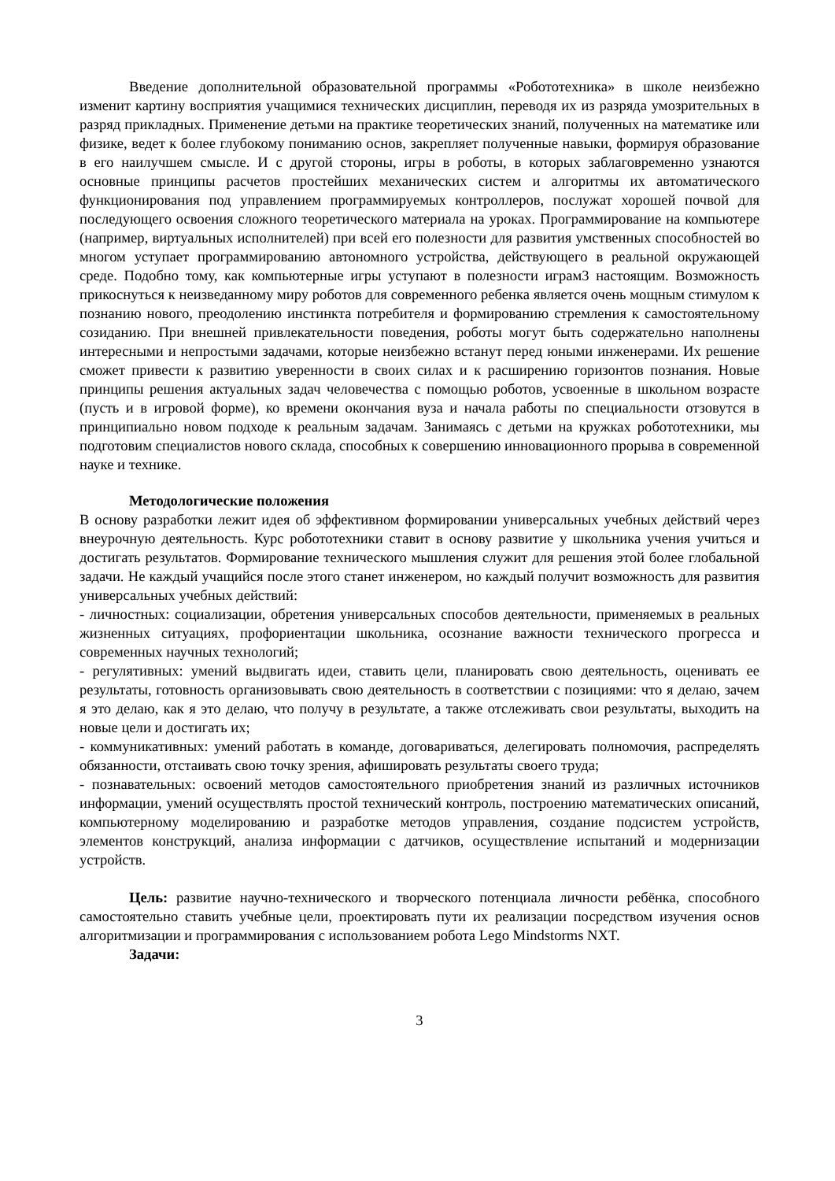Введение дополнительной образовательной программы «Робототехника» в школе неизбежно изменит картину восприятия учащимися технических дисциплин, переводя их из разряда умозрительных в разряд прикладных. Применение детьми на практике теоретических знаний, полученных на математике или физике, ведет к более глубокому пониманию основ, закрепляет полученные навыки, формируя образование в его наилучшем смысле. И с другой стороны, игры в роботы, в которых заблаговременно узнаются основные принципы расчетов простейших механических систем и алгоритмы их автоматического функционирования под управлением программируемых контроллеров, послужат хорошей почвой для последующего освоения сложного теоретического материала на уроках. Программирование на компьютере (например, виртуальных исполнителей) при всей его полезности для развития умственных способностей во многом уступает программированию автономного устройства, действующего в реальной окружающей среде. Подобно тому, как компьютерные игры уступают в полезности играм3 настоящим. Возможность прикоснуться к неизведанному миру роботов для современного ребенка является очень мощным стимулом к познанию нового, преодолению инстинкта потребителя и формированию стремления к самостоятельному созиданию. При внешней привлекательности поведения, роботы могут быть содержательно наполнены интересными и непростыми задачами, которые неизбежно встанут перед юными инженерами. Их решение сможет привести к развитию уверенности в своих силах и к расширению горизонтов познания. Новые принципы решения актуальных задач человечества с помощью роботов, усвоенные в школьном возрасте (пусть и в игровой форме), ко времени окончания вуза и начала работы по специальности отзовутся в принципиально новом подходе к реальным задачам. Занимаясь с детьми на кружках робототехники, мы подготовим специалистов нового склада, способных к совершению инновационного прорыва в современной науке и технике.
Методологические положения
В основу разработки лежит идея об эффективном формировании универсальных учебных действий через внеурочную деятельность. Курс робототехники ставит в основу развитие у школьника учения учиться и достигать результатов. Формирование технического мышления служит для решения этой более глобальной задачи. Не каждый учащийся после этого станет инженером, но каждый получит возможность для развития универсальных учебных действий:
- личностных: социализации, обретения универсальных способов деятельности, применяемых в реальных жизненных ситуациях, профориентации школьника, осознание важности технического прогресса и современных научных технологий;
- регулятивных: умений выдвигать идеи, ставить цели, планировать свою деятельность, оценивать ее результаты, готовность организовывать свою деятельность в соответствии с позициями: что я делаю, зачем я это делаю, как я это делаю, что получу в результате, а также отслеживать свои результаты, выходить на новые цели и достигать их;
- коммуникативных: умений работать в команде, договариваться, делегировать полномочия, распределять обязанности, отстаивать свою точку зрения, афишировать результаты своего труда;
- познавательных: освоений методов самостоятельного приобретения знаний из различных источников информации, умений осуществлять простой технический контроль, построению математических описаний, компьютерному моделированию и разработке методов управления, создание подсистем устройств, элементов конструкций, анализа информации с датчиков, осуществление испытаний и модернизации устройств.
Цель: развитие научно-технического и творческого потенциала личности ребёнка, способного самостоятельно ставить учебные цели, проектировать пути их реализации посредством изучения основ алгоритмизации и программирования с использованием робота Lego Mindstorms NXT.
Задачи:
3